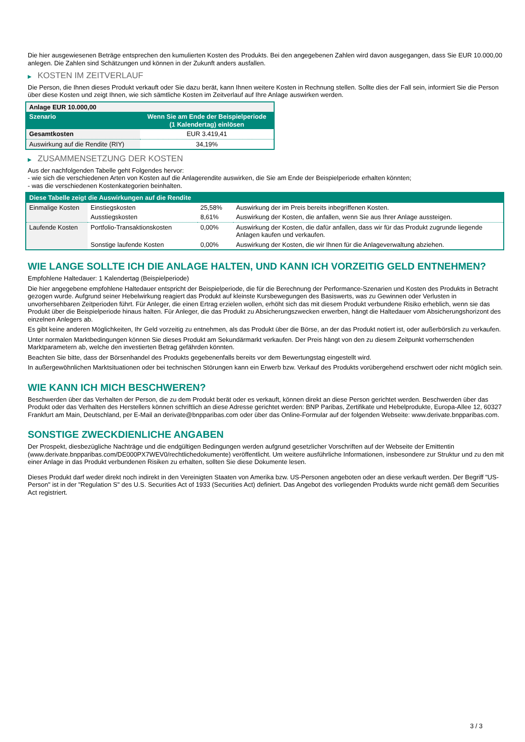Die hier ausgewiesenen Beträge entsprechen den kumulierten Kosten des Produkts. Bei den angegebenen Zahlen wird davon ausgegangen, dass Sie EUR 10.000,00 anlegen. Die Zahlen sind Schätzungen und können in der Zukunft anders ausfallen.
▶ KOSTEN IM ZEITVERLAUF
Die Person, die Ihnen dieses Produkt verkauft oder Sie dazu berät, kann Ihnen weitere Kosten in Rechnung stellen. Sollte dies der Fall sein, informiert Sie die Person über diese Kosten und zeigt Ihnen, wie sich sämtliche Kosten im Zeitverlauf auf Ihre Anlage auswirken werden.
| Anlage EUR 10.000,00 | |
| Szenario | Wenn Sie am Ende der Beispielperiode (1 Kalendertag) einlösen |
| Gesamtkosten | EUR 3.419,41 |
| Auswirkung auf die Rendite (RIY) | 34,19% |
▶ ZUSAMMENSETZUNG DER KOSTEN
Aus der nachfolgenden Tabelle geht Folgendes hervor:
- wie sich die verschiedenen Arten von Kosten auf die Anlagerendite auswirken, die Sie am Ende der Beispielperiode erhalten könnten;
- was die verschiedenen Kostenkategorien beinhalten.
| Diese Tabelle zeigt die Auswirkungen auf die Rendite | | | |
| --- | --- | --- | --- |
| Einmalige Kosten | Einstiegskosten | 25,58% | Auswirkung der im Preis bereits inbegriffenen Kosten. |
| | Ausstiegskosten | 8,61% | Auswirkung der Kosten, die anfallen, wenn Sie aus Ihrer Anlage aussteigen. |
| Laufende Kosten | Portfolio-Transaktionskosten | 0,00% | Auswirkung der Kosten, die dafür anfallen, dass wir für das Produkt zugrunde liegende Anlagen kaufen und verkaufen. |
| | Sonstige laufende Kosten | 0,00% | Auswirkung der Kosten, die wir Ihnen für die Anlageverwaltung abziehen. |
WIE LANGE SOLLTE ICH DIE ANLAGE HALTEN, UND KANN ICH VORZEITIG GELD ENTNEHMEN?
Empfohlene Haltedauer: 1 Kalendertag (Beispielperiode)
Die hier angegebene empfohlene Haltedauer entspricht der Beispielperiode, die für die Berechnung der Performance-Szenarien und Kosten des Produkts in Betracht gezogen wurde. Aufgrund seiner Hebelwirkung reagiert das Produkt auf kleinste Kursbewegungen des Basiswerts, was zu Gewinnen oder Verlusten in unvorhersehbaren Zeitperioden führt. Für Anleger, die einen Ertrag erzielen wollen, erhöht sich das mit diesem Produkt verbundene Risiko erheblich, wenn sie das Produkt über die Beispielperiode hinaus halten. Für Anleger, die das Produkt zu Absicherungszwecken erwerben, hängt die Haltedauer vom Absicherungshorizont des einzelnen Anlegers ab.
Es gibt keine anderen Möglichkeiten, Ihr Geld vorzeitig zu entnehmen, als das Produkt über die Börse, an der das Produkt notiert ist, oder außerbörslich zu verkaufen.
Unter normalen Marktbedingungen können Sie dieses Produkt am Sekundärmarkt verkaufen. Der Preis hängt von den zu diesem Zeitpunkt vorherrschenden Marktparametern ab, welche den investierten Betrag gefährden könnten.
Beachten Sie bitte, dass der Börsenhandel des Produkts gegebenenfalls bereits vor dem Bewertungstag eingestellt wird.
In außergewöhnlichen Marktsituationen oder bei technischen Störungen kann ein Erwerb bzw. Verkauf des Produkts vorübergehend erschwert oder nicht möglich sein.
WIE KANN ICH MICH BESCHWEREN?
Beschwerden über das Verhalten der Person, die zu dem Produkt berät oder es verkauft, können direkt an diese Person gerichtet werden. Beschwerden über das Produkt oder das Verhalten des Herstellers können schriftlich an diese Adresse gerichtet werden: BNP Paribas, Zertifikate und Hebelprodukte, Europa-Allee 12, 60327 Frankfurt am Main, Deutschland, per E-Mail an derivate@bnpparibas.com oder über das Online-Formular auf der folgenden Webseite: www.derivate.bnpparibas.com.
SONSTIGE ZWECKDIENLICHE ANGABEN
Der Prospekt, diesbezügliche Nachträge und die endgültigen Bedingungen werden aufgrund gesetzlicher Vorschriften auf der Webseite der Emittentin (www.derivate.bnpparibas.com/DE000PX7WEV0/rechtlichedokumente) veröffentlicht. Um weitere ausführliche Informationen, insbesondere zur Struktur und zu den mit einer Anlage in das Produkt verbundenen Risiken zu erhalten, sollten Sie diese Dokumente lesen.
Dieses Produkt darf weder direkt noch indirekt in den Vereinigten Staaten von Amerika bzw. US-Personen angeboten oder an diese verkauft werden. Der Begriff "US-Person" ist in der "Regulation S" des U.S. Securities Act of 1933 (Securities Act) definiert. Das Angebot des vorliegenden Produkts wurde nicht gemäß dem Securities Act registriert.
3 / 3